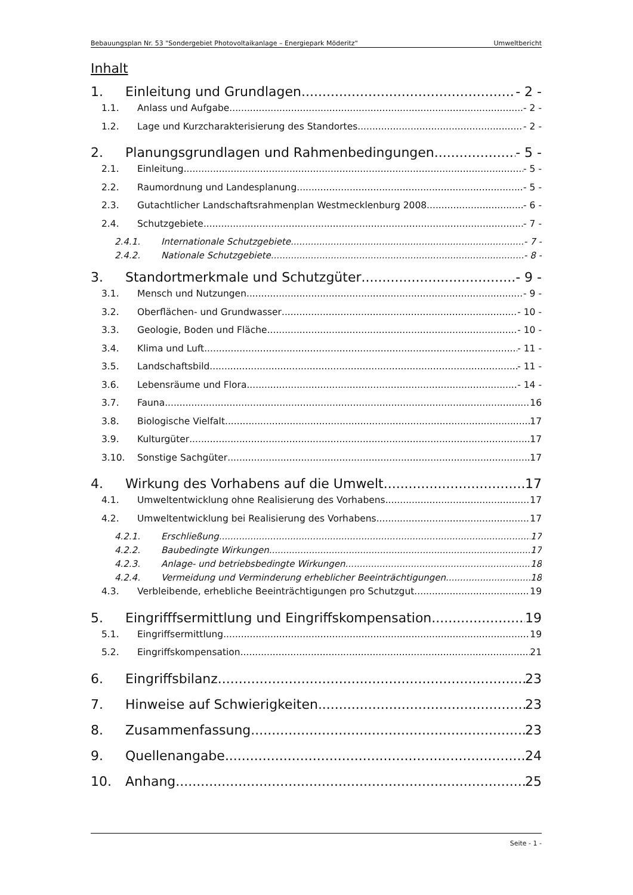Bebauungsplan Nr. 53 "Sondergebiet Photovoltaikanlage – Energiepark Möderitz“Umweltbericht
Inhalt
1. Einleitung und Grundlagen - 2 -
1.1. Anlass und Aufgabe - 2 -
1.2. Lage und Kurzcharakterisierung des Standortes - 2 -
2. Planungsgrundlagen und Rahmenbedingungen - 5 -
2.1. Einleitung - 5 -
2.2. Raumordnung und Landesplanung - 5 -
2.3. Gutachtlicher Landschaftsrahmenplan Westmecklenburg 2008 - 6 -
2.4. Schutzgebiete - 7 -
2.4.1. Internationale Schutzgebiete - 7 -
2.4.2. Nationale Schutzgebiete - 8 -
3. Standortmerkmale und Schutzgüter - 9 -
3.1. Mensch und Nutzungen - 9 -
3.2. Oberflächen- und Grundwasser - 10 -
3.3. Geologie, Boden und Fläche - 10 -
3.4. Klima und Luft - 11 -
3.5. Landschaftsbild - 11 -
3.6. Lebensräume und Flora - 14 -
3.7. Fauna 16
3.8. Biologische Vielfalt 17
3.9. Kulturgüter 17
3.10. Sonstige Sachgüter 17
4. Wirkung des Vorhabens auf die Umwelt 17
4.1. Umweltentwicklung ohne Realisierung des Vorhabens 17
4.2. Umweltentwicklung bei Realisierung des Vorhabens 17
4.2.1. Erschließung 17
4.2.2. Baubedingte Wirkungen 17
4.2.3. Anlage- und betriebsbedingte Wirkungen 18
4.2.4. Vermeidung und Verminderung erheblicher Beeinträchtigungen 18
4.3. Verbleibende, erhebliche Beeinträchtigungen pro Schutzgut 19
5. Eingrifffsermittlung und Eingriffskompensation 19
5.1. Eingriffsermittlung 19
5.2. Eingriffskompensation 21
6. Eingriffsbilanz 23
7. Hinweise auf Schwierigkeiten 23
8. Zusammenfassung 23
9. Quellenangabe 24
10. Anhang 25
Seite - 1 -